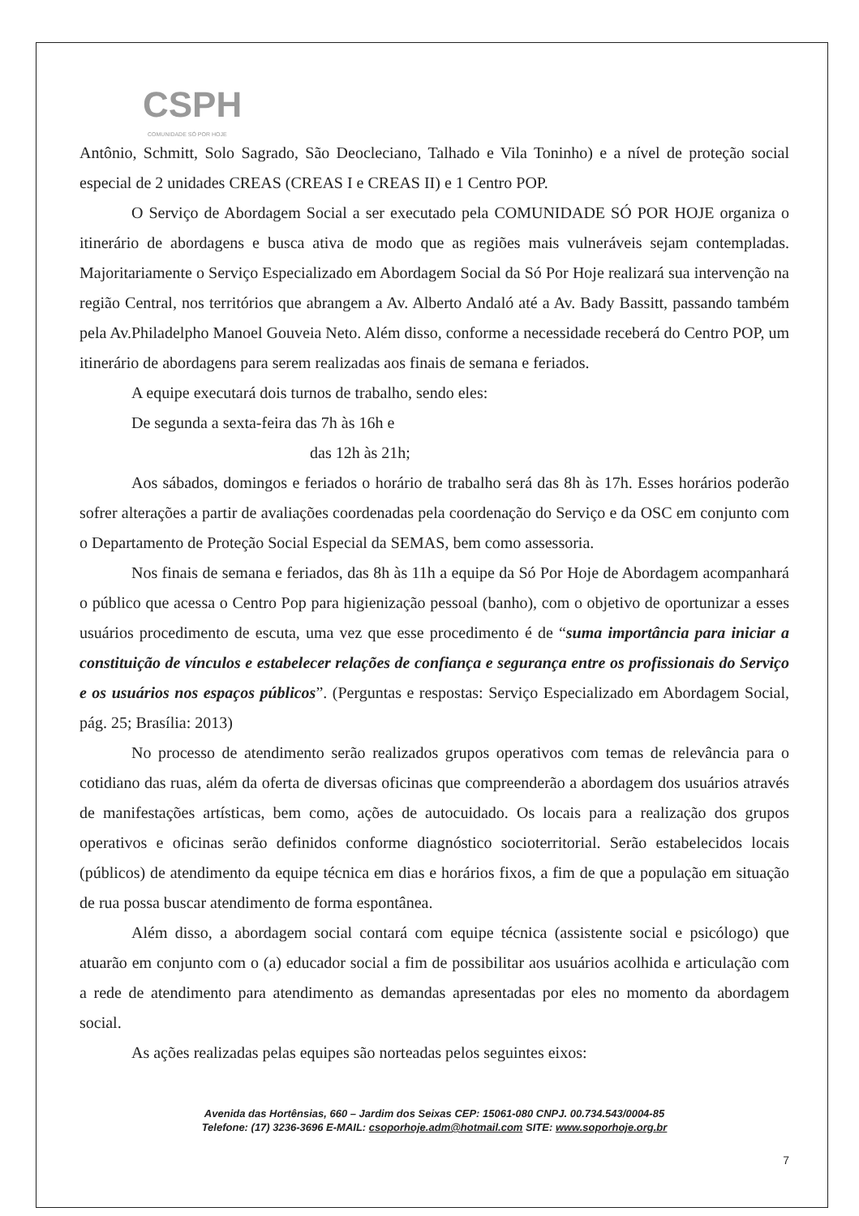CSPH
COMUNIDADE SÓ POR HOJE
Antônio, Schmitt, Solo Sagrado, São Deocleciano, Talhado e Vila Toninho) e a nível de proteção social especial de 2 unidades CREAS (CREAS I e CREAS II) e 1 Centro POP.
O Serviço de Abordagem Social a ser executado pela COMUNIDADE SÓ POR HOJE organiza o itinerário de abordagens e busca ativa de modo que as regiões mais vulneráveis sejam contempladas. Majoritariamente o Serviço Especializado em Abordagem Social da Só Por Hoje realizará sua intervenção na região Central, nos territórios que abrangem a Av. Alberto Andaló até a Av. Bady Bassitt, passando também pela Av.Philadelpho Manoel Gouveia Neto. Além disso, conforme a necessidade receberá do Centro POP, um itinerário de abordagens para serem realizadas aos finais de semana e feriados.
A equipe executará dois turnos de trabalho, sendo eles:
De segunda a sexta-feira das 7h às 16h e
das 12h às 21h;
Aos sábados, domingos e feriados o horário de trabalho será das 8h às 17h. Esses horários poderão sofrer alterações a partir de avaliações coordenadas pela coordenação do Serviço e da OSC em conjunto com o Departamento de Proteção Social Especial da SEMAS, bem como assessoria.
Nos finais de semana e feriados, das 8h às 11h a equipe da Só Por Hoje de Abordagem acompanhará o público que acessa o Centro Pop para higienização pessoal (banho), com o objetivo de oportunizar a esses usuários procedimento de escuta, uma vez que esse procedimento é de “suma importância para iniciar a constituição de vínculos e estabelecer relações de confiança e segurança entre os profissionais do Serviço e os usuários nos espaços públicos”. (Perguntas e respostas: Serviço Especializado em Abordagem Social, pág. 25; Brasília: 2013)
No processo de atendimento serão realizados grupos operativos com temas de relevância para o cotidiano das ruas, além da oferta de diversas oficinas que compreenderão a abordagem dos usuários através de manifestações artísticas, bem como, ações de autocuidado. Os locais para a realização dos grupos operativos e oficinas serão definidos conforme diagnóstico socioterritorial. Serão estabelecidos locais (públicos) de atendimento da equipe técnica em dias e horários fixos, a fim de que a população em situação de rua possa buscar atendimento de forma espontânea.
Além disso, a abordagem social contará com equipe técnica (assistente social e psicólogo) que atuarão em conjunto com o (a) educador social a fim de possibilitar aos usuários acolhida e articulação com a rede de atendimento para atendimento as demandas apresentadas por eles no momento da abordagem social.
As ações realizadas pelas equipes são norteadas pelos seguintes eixos:
Avenida das Hortênsias, 660 – Jardim dos Seixas CEP: 15061-080 CNPJ. 00.734.543/0004-85
Telefone: (17) 3236-3696 E-MAIL: csoporhoje.adm@hotmail.com SITE: www.soporhoje.org.br
7